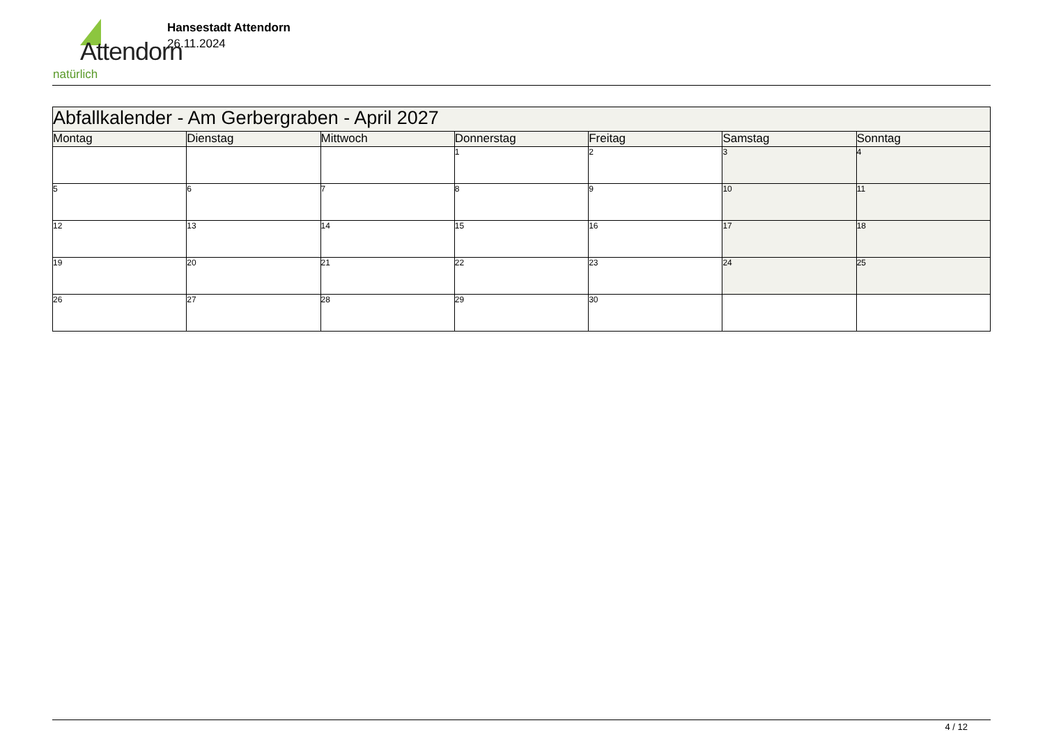Attendorn
natürlich
Hansestadt Attendorn
26.11.2024
| Abfallkalender - Am Gerbergraben - April 2027 | | | | | | |
| --- | --- | --- | --- | --- | --- | --- |
| Montag | Dienstag | Mittwoch | Donnerstag | Freitag | Samstag | Sonntag |
| | | | 1 | 2 | 3 | 4 |
| 5 | 6 | 7 | 8 | 9 | 10 | 11 |
| 12 | 13 | 14 | 15 | 16 | 17 | 18 |
| 19 | 20 | 21 | 22 | 23 | 24 | 25 |
| 26 | 27 | 28 | 29 | 30 | | |
4 / 12